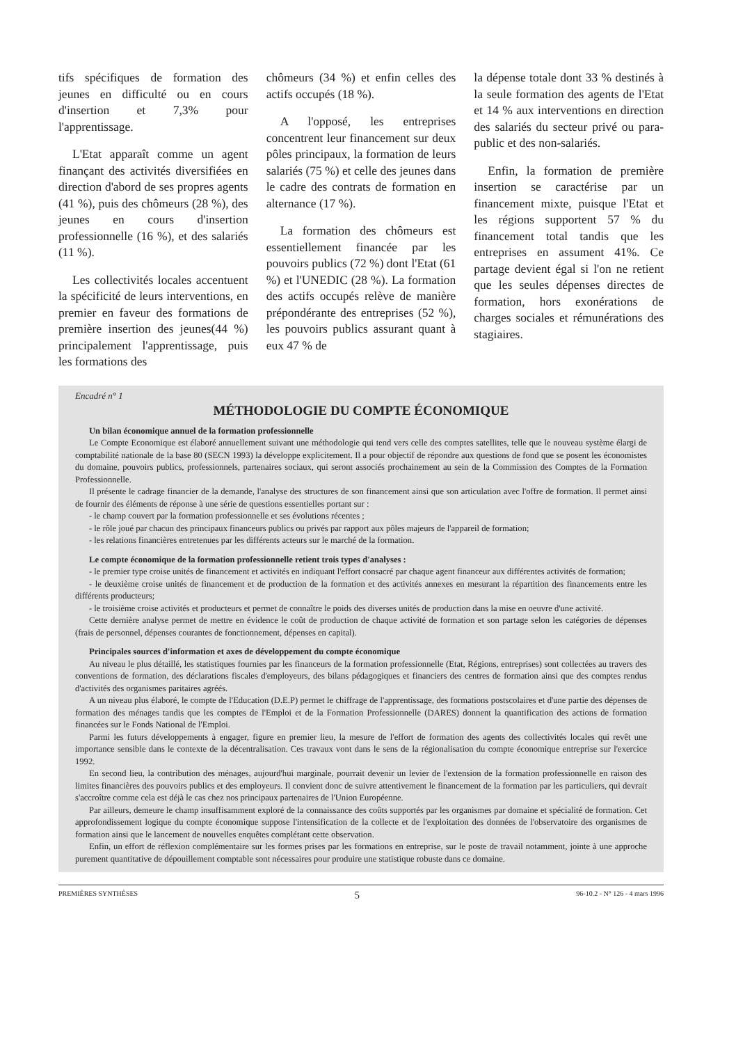tifs spécifiques de formation des jeunes en difficulté ou en cours d'insertion et 7,3% pour l'apprentissage.
L'Etat apparaît comme un agent finançant des activités diversifiées en direction d'abord de ses propres agents (41 %), puis des chômeurs (28 %), des jeunes en cours d'insertion professionnelle (16 %), et des salariés (11 %).
Les collectivités locales accentuent la spécificité de leurs interventions, en premier en faveur des formations de première insertion des jeunes(44 %) principalement l'apprentissage, puis les formations des
chômeurs (34 %) et enfin celles des actifs occupés (18 %).
A l'opposé, les entreprises concentrent leur financement sur deux pôles principaux, la formation de leurs salariés (75 %) et celle des jeunes dans le cadre des contrats de formation en alternance (17 %).
La formation des chômeurs est essentiellement financée par les pouvoirs publics (72 %) dont l'Etat (61 %) et l'UNEDIC (28 %). La formation des actifs occupés relève de manière prépondérante des entreprises (52 %), les pouvoirs publics assurant quant à eux 47 % de
la dépense totale dont 33 % destinés à la seule formation des agents de l'Etat et 14 % aux interventions en direction des salariés du secteur privé ou para-public et des non-salariés.
Enfin, la formation de première insertion se caractérise par un financement mixte, puisque l'Etat et les régions supportent 57 % du financement total tandis que les entreprises en assument 41%. Ce partage devient égal si l'on ne retient que les seules dépenses directes de formation, hors exonérations de charges sociales et rémunérations des stagiaires.
Encadré n° 1
MÉTHODOLOGIE DU COMPTE ÉCONOMIQUE
Un bilan économique annuel de la formation professionnelle
Le Compte Economique est élaboré annuellement suivant une méthodologie qui tend vers celle des comptes satellites, telle que le nouveau système élargi de comptabilité nationale de la base 80 (SECN 1993) la développe explicitement. Il a pour objectif de répondre aux questions de fond que se posent les économistes du domaine, pouvoirs publics, professionnels, partenaires sociaux, qui seront associés prochainement au sein de la Commission des Comptes de la Formation Professionnelle.
Il présente le cadrage financier de la demande, l'analyse des structures de son financement ainsi que son articulation avec l'offre de formation. Il permet ainsi de fournir des éléments de réponse à une série de questions essentielles portant sur :
- le champ couvert par la formation professionnelle et ses évolutions récentes ;
- le rôle joué par chacun des principaux financeurs publics ou privés par rapport aux pôles majeurs de l'appareil de formation;
- les relations financières entretenues par les différents acteurs sur le marché de la formation.
Le compte économique de la formation professionnelle retient trois types d'analyses :
- le premier type croise unités de financement et activités en indiquant l'effort consacré par chaque agent financeur aux différentes activités de formation;
- le deuxième croise unités de financement et de production de la formation et des activités annexes en mesurant la répartition des financements entre les différents producteurs;
- le troisième croise activités et producteurs et permet de connaître le poids des diverses unités de production dans la mise en oeuvre d'une activité.
Cette dernière analyse permet de mettre en évidence le coût de production de chaque activité de formation et son partage selon les catégories de dépenses (frais de personnel, dépenses courantes de fonctionnement, dépenses en capital).
Principales sources d'information et axes de développement du compte économique
Au niveau le plus détaillé, les statistiques fournies par les financeurs de la formation professionnelle (Etat, Régions, entreprises) sont collectées au travers des conventions de formation, des déclarations fiscales d'employeurs, des bilans pédagogiques et financiers des centres de formation ainsi que des comptes rendus d'activités des organismes paritaires agréés.
A un niveau plus élaboré, le compte de l'Education (D.E.P) permet le chiffrage de l'apprentissage, des formations postscolaires et d'une partie des dépenses de formation des ménages tandis que les comptes de l'Emploi et de la Formation Professionnelle (DARES) donnent la quantification des actions de formation financées sur le Fonds National de l'Emploi.
Parmi les futurs développements à engager, figure en premier lieu, la mesure de l'effort de formation des agents des collectivités locales qui revêt une importance sensible dans le contexte de la décentralisation. Ces travaux vont dans le sens de la régionalisation du compte économique entreprise sur l'exercice 1992.
En second lieu, la contribution des ménages, aujourd'hui marginale, pourrait devenir un levier de l'extension de la formation professionnelle en raison des limites financières des pouvoirs publics et des employeurs. Il convient donc de suivre attentivement le financement de la formation par les particuliers, qui devrait s'accroître comme cela est déjà le cas chez nos principaux partenaires de l'Union Européenne.
Par ailleurs, demeure le champ insuffisamment exploré de la connaissance des coûts supportés par les organismes par domaine et spécialité de formation. Cet approfondissement logique du compte économique suppose l'intensification de la collecte et de l'exploitation des données de l'observatoire des organismes de formation ainsi que le lancement de nouvelles enquêtes complétant cette observation.
Enfin, un effort de réflexion complémentaire sur les formes prises par les formations en entreprise, sur le poste de travail notamment, jointe à une approche purement quantitative de dépouillement comptable sont nécessaires pour produire une statistique robuste dans ce domaine.
PREMIÈRES SYNTHÈSES 5 96-10.2 - N° 126 - 4 mars 1996